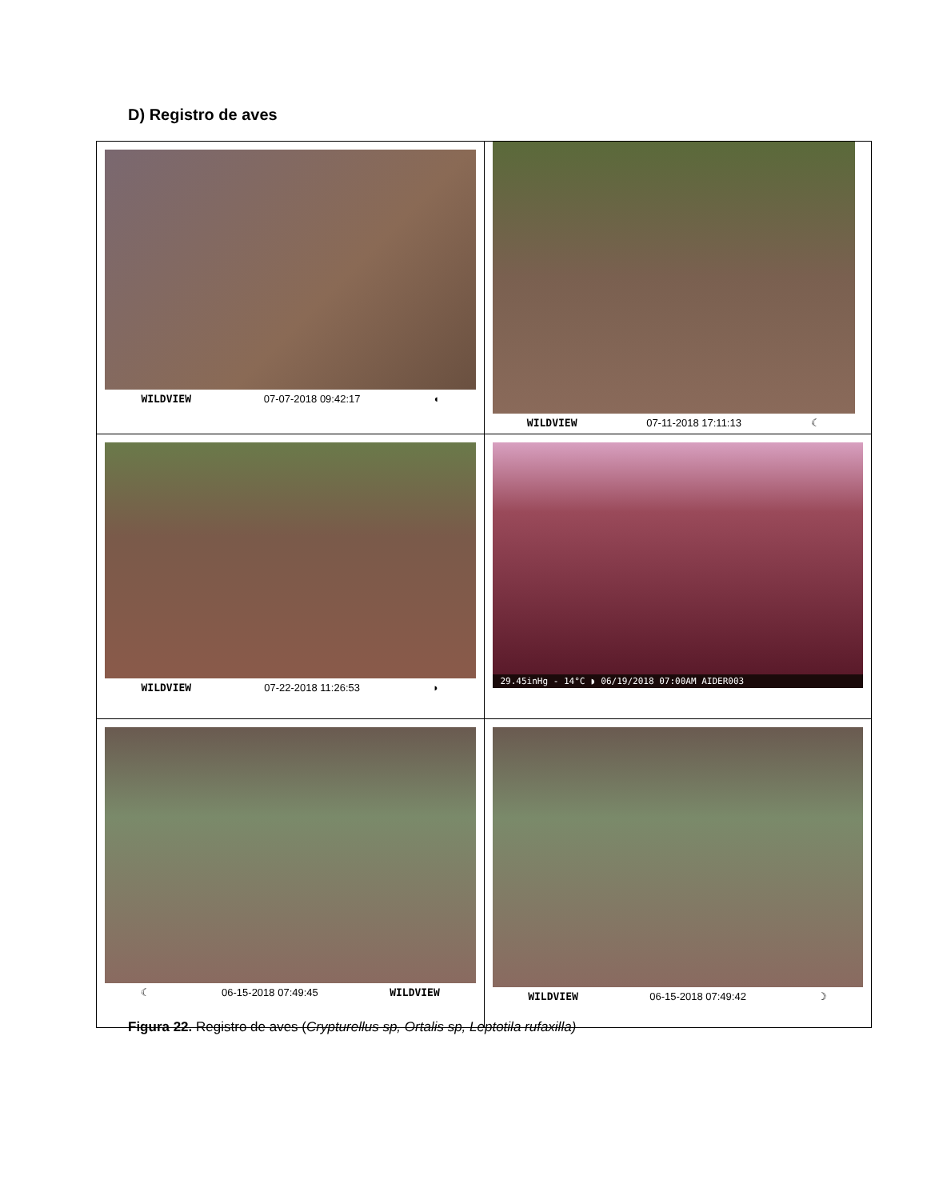D) Registro de aves
| WILDVIEW 07-07-2018 09:42:17 ◖ | WILDVIEW 07-11-2018 17:11:13 ☾ |
| WILDVIEW 07-22-2018 11:26:53 ◗ | 29.45inHg - 14°C ◗ 06/19/2018 07:00AM AIDER003 |
| ☾ 06-15-2018 07:49:45 WILDVIEW | WILDVIEW 06-15-2018 07:49:42 ☽ |
Figura 22. Registro de aves (Crypturellus sp, Ortalis sp, Leptotila rufaxilla)